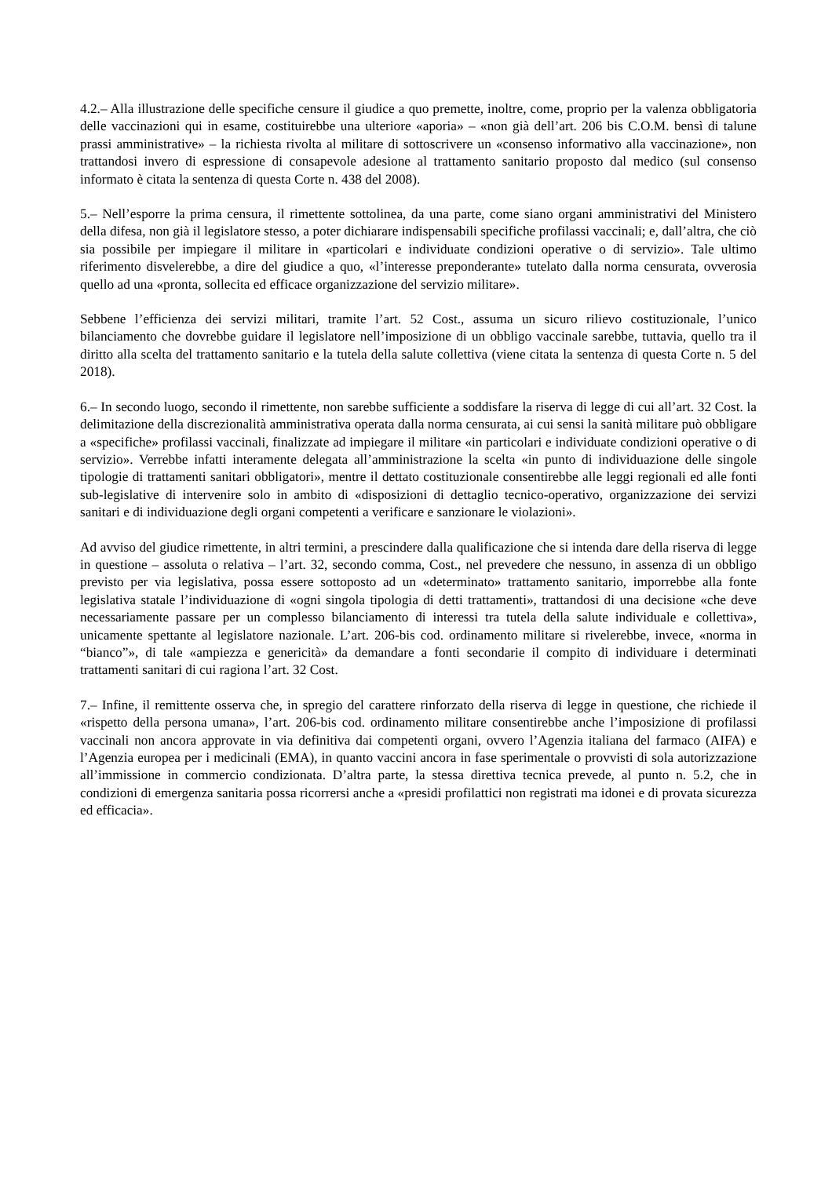4.2.– Alla illustrazione delle specifiche censure il giudice a quo premette, inoltre, come, proprio per la valenza obbligatoria delle vaccinazioni qui in esame, costituirebbe una ulteriore «aporia» – «non già dell’art. 206 bis C.O.M. bensì di talune prassi amministrative» – la richiesta rivolta al militare di sottoscrivere un «consenso informativo alla vaccinazione», non trattandosi invero di espressione di consapevole adesione al trattamento sanitario proposto dal medico (sul consenso informato è citata la sentenza di questa Corte n. 438 del 2008).
5.– Nell’esporre la prima censura, il rimettente sottolinea, da una parte, come siano organi amministrativi del Ministero della difesa, non già il legislatore stesso, a poter dichiarare indispensabili specifiche profilassi vaccinali; e, dall’altra, che ciò sia possibile per impiegare il militare in «particolari e individuate condizioni operative o di servizio». Tale ultimo riferimento disvelerebbe, a dire del giudice a quo, «l’interesse preponderante» tutelato dalla norma censurata, ovverosia quello ad una «pronta, sollecita ed efficace organizzazione del servizio militare».
Sebbene l’efficienza dei servizi militari, tramite l’art. 52 Cost., assuma un sicuro rilievo costituzionale, l’unico bilanciamento che dovrebbe guidare il legislatore nell’imposizione di un obbligo vaccinale sarebbe, tuttavia, quello tra il diritto alla scelta del trattamento sanitario e la tutela della salute collettiva (viene citata la sentenza di questa Corte n. 5 del 2018).
6.– In secondo luogo, secondo il rimettente, non sarebbe sufficiente a soddisfare la riserva di legge di cui all’art. 32 Cost. la delimitazione della discrezionalità amministrativa operata dalla norma censurata, ai cui sensi la sanità militare può obbligare a «specifiche» profilassi vaccinali, finalizzate ad impiegare il militare «in particolari e individuate condizioni operative o di servizio». Verrebbe infatti interamente delegata all’amministrazione la scelta «in punto di individuazione delle singole tipologie di trattamenti sanitari obbligatori», mentre il dettato costituzionale consentirebbe alle leggi regionali ed alle fonti sub-legislative di intervenire solo in ambito di «disposizioni di dettaglio tecnico-operativo, organizzazione dei servizi sanitari e di individuazione degli organi competenti a verificare e sanzionare le violazioni».
Ad avviso del giudice rimettente, in altri termini, a prescindere dalla qualificazione che si intenda dare della riserva di legge in questione – assoluta o relativa – l’art. 32, secondo comma, Cost., nel prevedere che nessuno, in assenza di un obbligo previsto per via legislativa, possa essere sottoposto ad un «determinato» trattamento sanitario, imporrebbe alla fonte legislativa statale l’individuazione di «ogni singola tipologia di detti trattamenti», trattandosi di una decisione «che deve necessariamente passare per un complesso bilanciamento di interessi tra tutela della salute individuale e collettiva», unicamente spettante al legislatore nazionale. L’art. 206-bis cod. ordinamento militare si rivelerebbe, invece, «norma in “bianco”», di tale «ampiezza e genericità» da demandare a fonti secondarie il compito di individuare i determinati trattamenti sanitari di cui ragiona l’art. 32 Cost.
7.– Infine, il remittente osserva che, in spregio del carattere rinforzato della riserva di legge in questione, che richiede il «rispetto della persona umana», l’art. 206-bis cod. ordinamento militare consentirebbe anche l’imposizione di profilassi vaccinali non ancora approvate in via definitiva dai competenti organi, ovvero l’Agenzia italiana del farmaco (AIFA) e l’Agenzia europea per i medicinali (EMA), in quanto vaccini ancora in fase sperimentale o provvisti di sola autorizzazione all’immissione in commercio condizionata. D’altra parte, la stessa direttiva tecnica prevede, al punto n. 5.2, che in condizioni di emergenza sanitaria possa ricorrersi anche a «presidi profilattici non registrati ma idonei e di provata sicurezza ed efficacia».